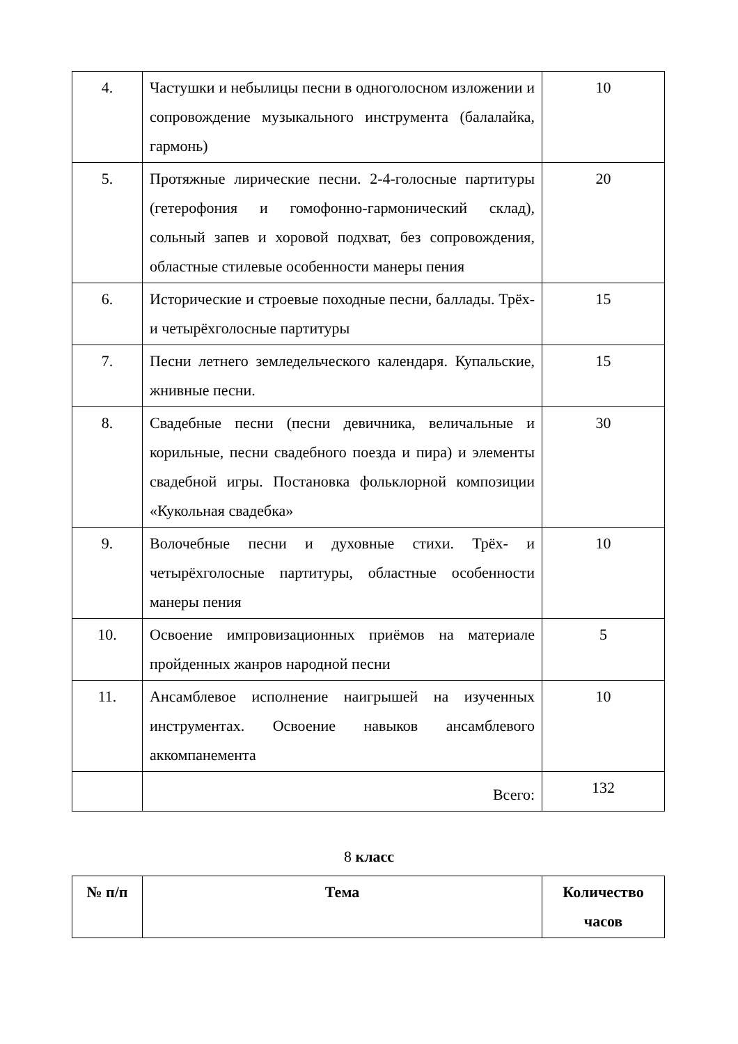| 4. | Частушки и небылицы песни в одноголосном изложении и сопровождение музыкального инструмента (балалайка, гармонь) | 10 |
| 5. | Протяжные лирические песни. 2-4-голосные партитуры (гетерофония и гомофонно-гармонический склад), сольный запев и хоровой подхват, без сопровождения, областные стилевые особенности манеры пения | 20 |
| 6. | Исторические и строевые походные песни, баллады. Трёх- и четырёхголосные партитуры | 15 |
| 7. | Песни летнего земледельческого календаря. Купальские, жнивные песни. | 15 |
| 8. | Свадебные песни (песни девичника, величальные и корильные, песни свадебного поезда и пира) и элементы свадебной игры. Постановка фольклорной композиции «Кукольная свадебка» | 30 |
| 9. | Волочебные песни и духовные стихи. Трёх- и четырёхголосные партитуры, областные особенности манеры пения | 10 |
| 10. | Освоение импровизационных приёмов на материале пройденных жанров народной песни | 5 |
| 11. | Ансамблевое исполнение наигрышей на изученных инструментах. Освоение навыков ансамблевого аккомпанемента | 10 |
| | Всего: | 132 |
8 класс
| № п/п | Тема | Количество часов |
| --- | --- | --- |